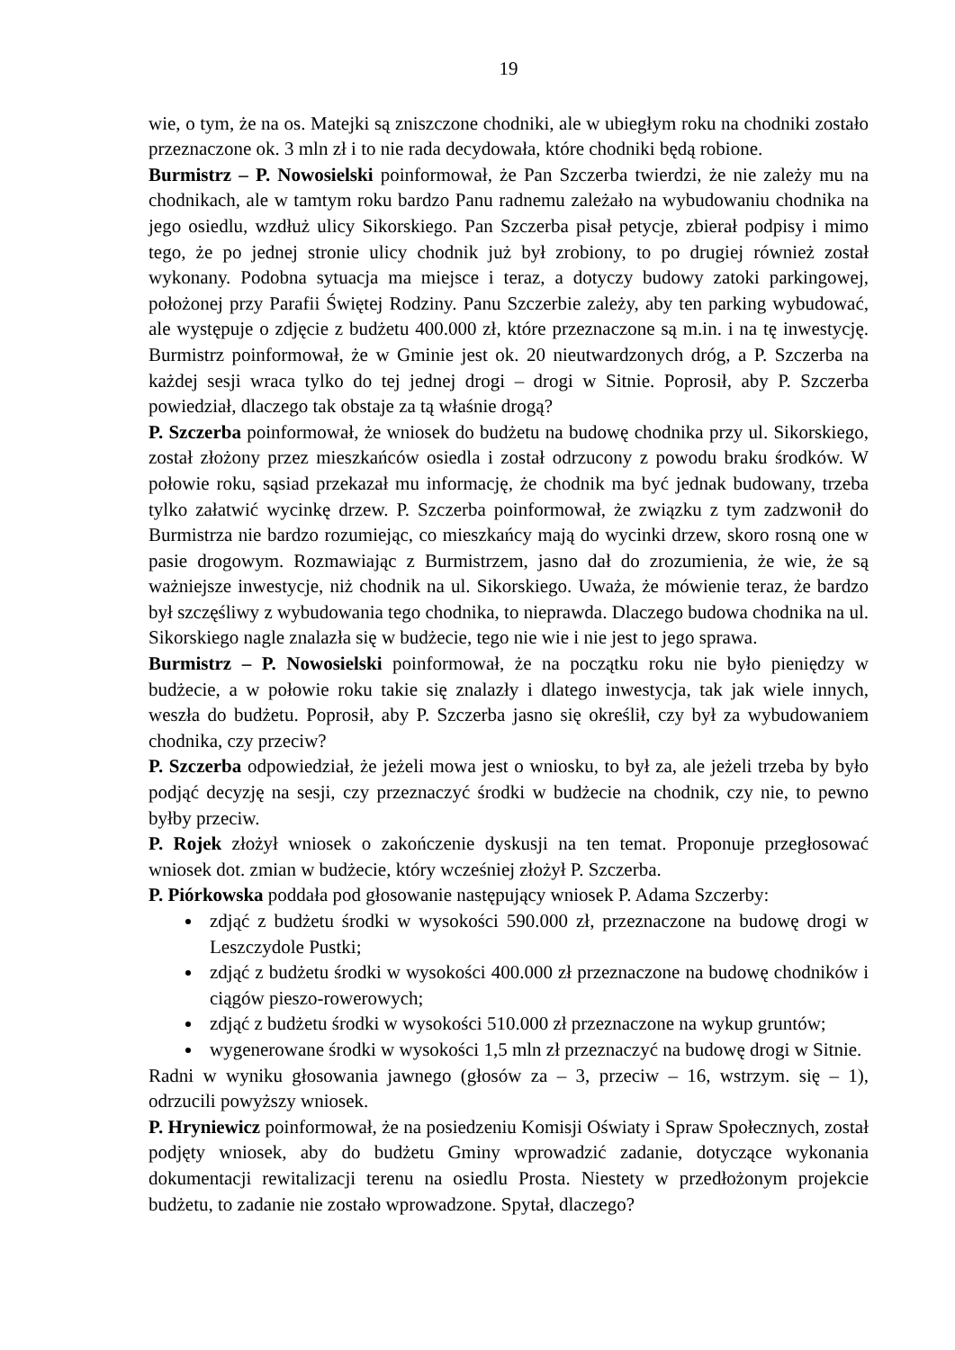19
wie, o tym, że na os. Matejki są zniszczone chodniki, ale w ubiegłym roku na chodniki zostało przeznaczone ok. 3 mln zł i to nie rada decydowała, które chodniki będą robione.
Burmistrz – P. Nowosielski poinformował, że Pan Szczerba twierdzi, że nie zależy mu na chodnikach, ale w tamtym roku bardzo Panu radnemu zależało na wybudowaniu chodnika na jego osiedlu, wzdłuż ulicy Sikorskiego. Pan Szczerba pisał petycje, zbierał podpisy i mimo tego, że po jednej stronie ulicy chodnik już był zrobiony, to po drugiej również został wykonany. Podobna sytuacja ma miejsce i teraz, a dotyczy budowy zatoki parkingowej, położonej przy Parafii Świętej Rodziny. Panu Szczerbie zależy, aby ten parking wybudować, ale występuje o zdjęcie z budżetu 400.000 zł, które przeznaczone są m.in. i na tę inwestycję. Burmistrz poinformował, że w Gminie jest ok. 20 nieutwardzonych dróg, a P. Szczerba na każdej sesji wraca tylko do tej jednej drogi – drogi w Sitnie. Poprosił, aby P. Szczerba powiedział, dlaczego tak obstaje za tą właśnie drogą?
P. Szczerba poinformował, że wniosek do budżetu na budowę chodnika przy ul. Sikorskiego, został złożony przez mieszkańców osiedla i został odrzucony z powodu braku środków. W połowie roku, sąsiad przekazał mu informację, że chodnik ma być jednak budowany, trzeba tylko załatwić wycinkę drzew. P. Szczerba poinformował, że związku z tym zadzwonił do Burmistrza nie bardzo rozumiejąc, co mieszkańcy mają do wycinki drzew, skoro rosną one w pasie drogowym. Rozmawiając z Burmistrzem, jasno dał do zrozumienia, że wie, że są ważniejsze inwestycje, niż chodnik na ul. Sikorskiego. Uważa, że mówienie teraz, że bardzo był szczęśliwy z wybudowania tego chodnika, to nieprawda. Dlaczego budowa chodnika na ul. Sikorskiego nagle znalazła się w budżecie, tego nie wie i nie jest to jego sprawa.
Burmistrz – P. Nowosielski poinformował, że na początku roku nie było pieniędzy w budżecie, a w połowie roku takie się znalazły i dlatego inwestycja, tak jak wiele innych, weszła do budżetu. Poprosił, aby P. Szczerba jasno się określił, czy był za wybudowaniem chodnika, czy przeciw?
P. Szczerba odpowiedział, że jeżeli mowa jest o wniosku, to był za, ale jeżeli trzeba by było podjąć decyzję na sesji, czy przeznaczyć środki w budżecie na chodnik, czy nie, to pewno byłby przeciw.
P. Rojek złożył wniosek o zakończenie dyskusji na ten temat. Proponuje przegłosować wniosek dot. zmian w budżecie, który wcześniej złożył P. Szczerba.
P. Piórkowska poddała pod głosowanie następujący wniosek P. Adama Szczerby:
zdjąć z budżetu środki w wysokości 590.000 zł, przeznaczone na budowę drogi w Leszczydole Pustki;
zdjąć z budżetu środki w wysokości 400.000 zł przeznaczone na budowę chodników i ciągów pieszo-rowerowych;
zdjąć z budżetu środki w wysokości 510.000 zł przeznaczone na wykup gruntów;
wygenerowane środki w wysokości 1,5 mln zł przeznaczyć na budowę drogi w Sitnie.
Radni w wyniku głosowania jawnego (głosów za – 3, przeciw – 16, wstrzym. się – 1), odrzucili powyższy wniosek.
P. Hryniewicz poinformował, że na posiedzeniu Komisji Oświaty i Spraw Społecznych, został podjęty wniosek, aby do budżetu Gminy wprowadzić zadanie, dotyczące wykonania dokumentacji rewitalizacji terenu na osiedlu Prosta. Niestety w przedłożonym projekcie budżetu, to zadanie nie zostało wprowadzone. Spytał, dlaczego?